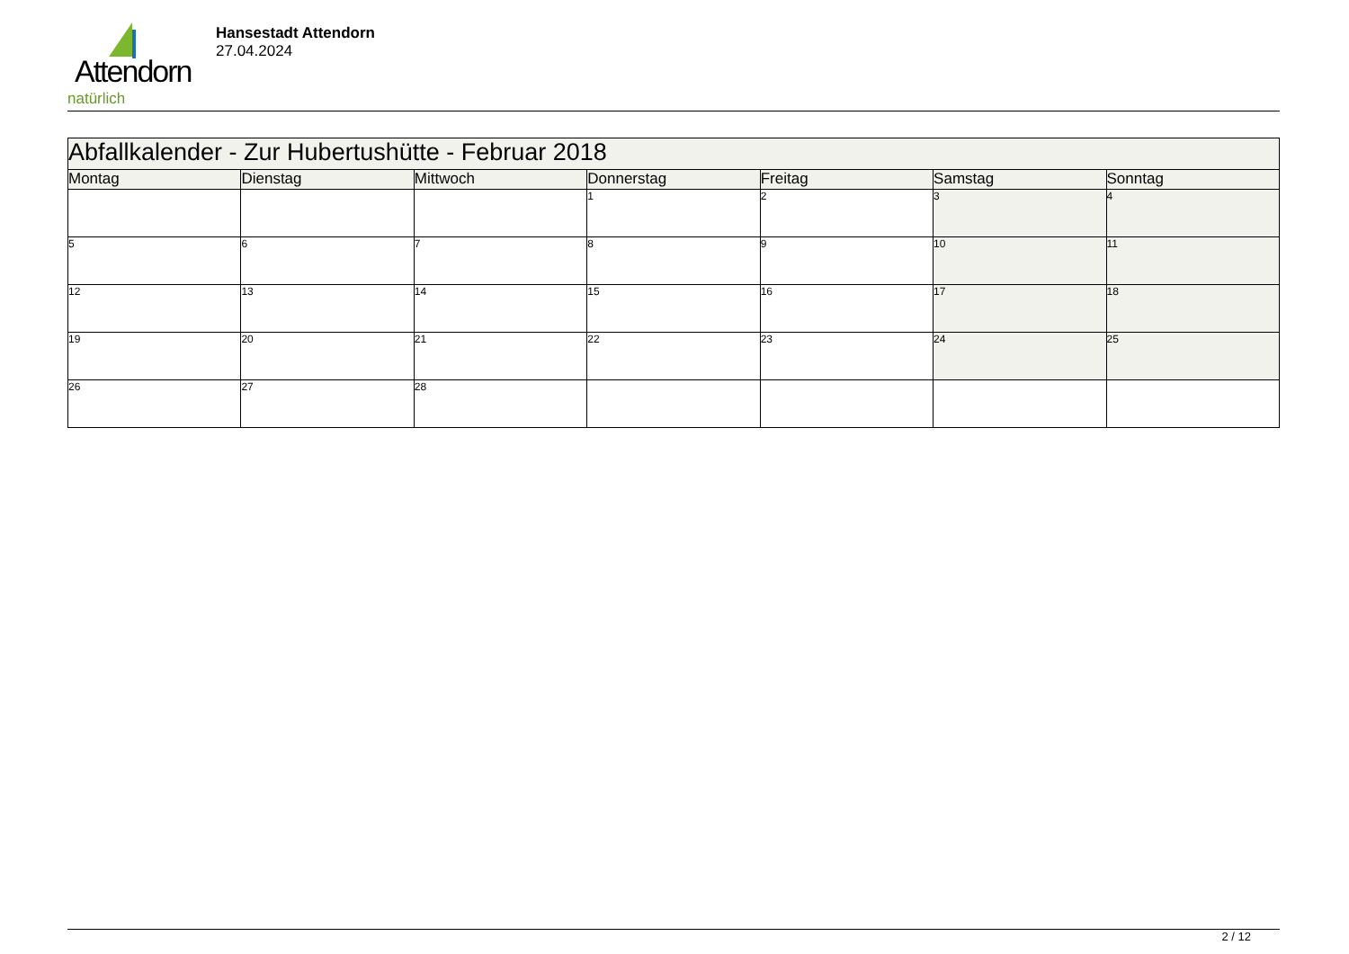Attendorn
natürlich
Hansestadt Attendorn
27.04.2024
| Abfallkalender - Zur Hubertushütte - Februar 2018 | | | | | | |
| Montag | Dienstag | Mittwoch | Donnerstag | Freitag | Samstag | Sonntag |
| | | | 1 | 2 | 3 | 4 |
| 5 | 6 | 7 | 8 | 9 | 10 | 11 |
| 12 | 13 | 14 | 15 | 16 | 17 | 18 |
| 19 | 20 | 21 | 22 | 23 | 24 | 25 |
| 26 | 27 | 28 | | | | |
2 / 12